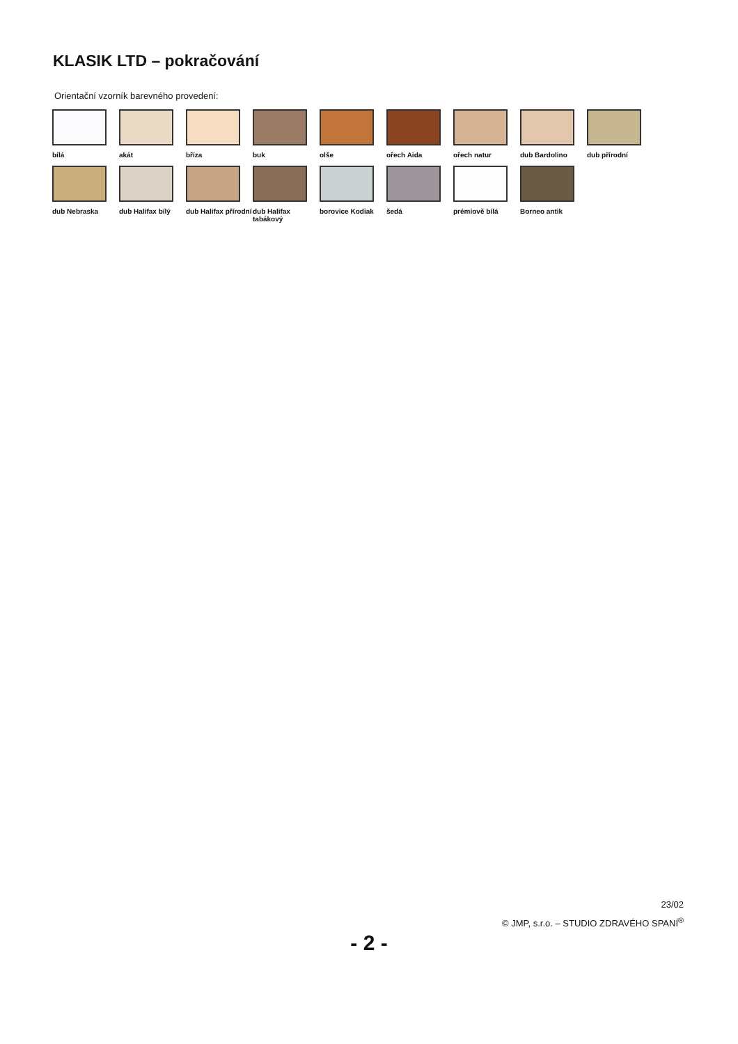KLASIK LTD – pokračování
Orientační vzorník barevného provedení:
bílá
akát
bříza
buk
olše
ořech Aida
ořech natur
dub Bardolino
dub přírodní
dub Nebraska
dub Halifax bílý
dub Halifax přírodní
dub Halifax tabákový
borovice Kodiak
šedá
prémiově bílá
Borneo antik
23/02
© JMP, s.r.o. – STUDIO ZDRAVÉHO SPANÍ<sup>®</sup>
- 2 -